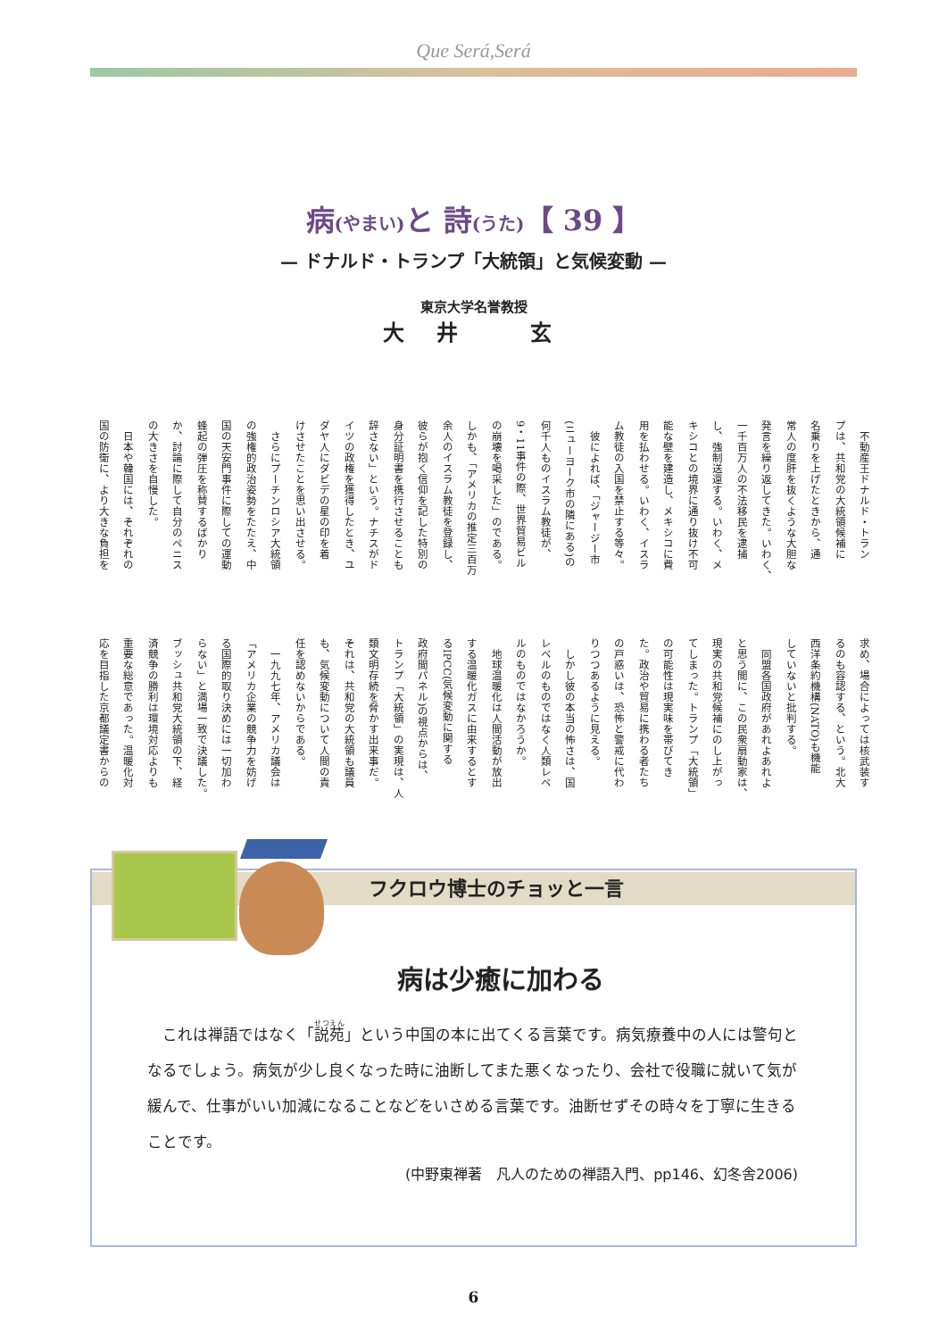Que Será,Será
病(やまい) と 詩(うた)【 39 】
— ドナルド・トランプ「大統領」と気候変動 —
東京大学名誉教授
大 井 玄
　不動産王ドナルド・トラン
プは、共和党の大統領候補に
名乗りを上げたときから、通
常人の度肝を抜くような大胆な
発言を繰り返してきた。いわく、
一千百万人の不法移民を逮捕
し、強制送還する。いわく、メ
キシコとの境界に通り抜け不可
能な壁を建造し、メキシコに費
用を払わせる。いわく、イスラ
ム教徒の入国を禁止する等々。
　彼によれば、「ジャージー市
(ニューヨーク市の隣にある)の
何千人ものイスラム教徒が、
9・11事件の際、世界貿易ビル
の崩壊を喝采した」のである。
しかも、「アメリカの推定三百万
余人のイスラム教徒を登録し、
彼らが抱く信仰を記した特別の
身分証明書を携行させることも
辞さない」という。ナチスがド
イツの政権を獲得したとき、ユ
ダヤ人にダビデの星の印を着
けさせたことを思い出させる。
　さらにプーチンロシア大統領
の強権的政治姿勢をたたえ、中
国の天安門事件に際しての運動
蜂起の弾圧を称賛するばかり
か、討論に際して自分のペニス
の大きさを自慢した。
　日本や韓国には、それぞれの
国の防衛に、より大きな負担を
求め、場合によっては核武装す
るのも容認する、という。北大
西洋条約機構(NATO)も機能
していないと批判する。
　同盟各国政府があれよあれよ
と思う間に、この民衆扇動家は、
現実の共和党候補にのし上がっ
てしまった。トランプ「大統領」
の可能性は現実味を帯びてき
た。政治や貿易に携わる者たち
の戸惑いは、恐怖と警戒に代わ
りつつあるように見える。
　しかし彼の本当の怖さは、国
レベルのものではなく人類レベ
ルのものではなかろうか。
　地球温暖化は人間活動が放出
する温暖化ガスに由来するとす
るIPCC(気候変動に関する
政府間パネル)の視点からは、
トランプ「大統領」の実現は、人
類文明存続を脅かす出来事だ。
それは、共和党の大統領も議員
も、気候変動について人間の責
任を認めないからである。
　一九九七年、アメリカ議会は
「アメリカ企業の競争力を妨げ
る国際的取り決めには一切加わ
らない」と満場一致で決議した。
ブッシュ共和党大統領の下、経
済競争の勝利は環境対応よりも
重要な総意であった。温暖化対
応を目指した京都議定書からの
フクロウ博士のチョッと一言
病は少癒に加わる
　これは禅語ではなく「説苑」という中国の本に出てくる言葉です。病気療養中の人には警句となるでしょう。病気が少し良くなった時に油断してまた悪くなったり、会社で役職に就いて気が緩んで、仕事がいい加減になることなどをいさめる言葉です。油断せずその時々を丁寧に生きることです。
(中野東禅著　凡人のための禅語入門、pp146、幻冬舎2006)
6